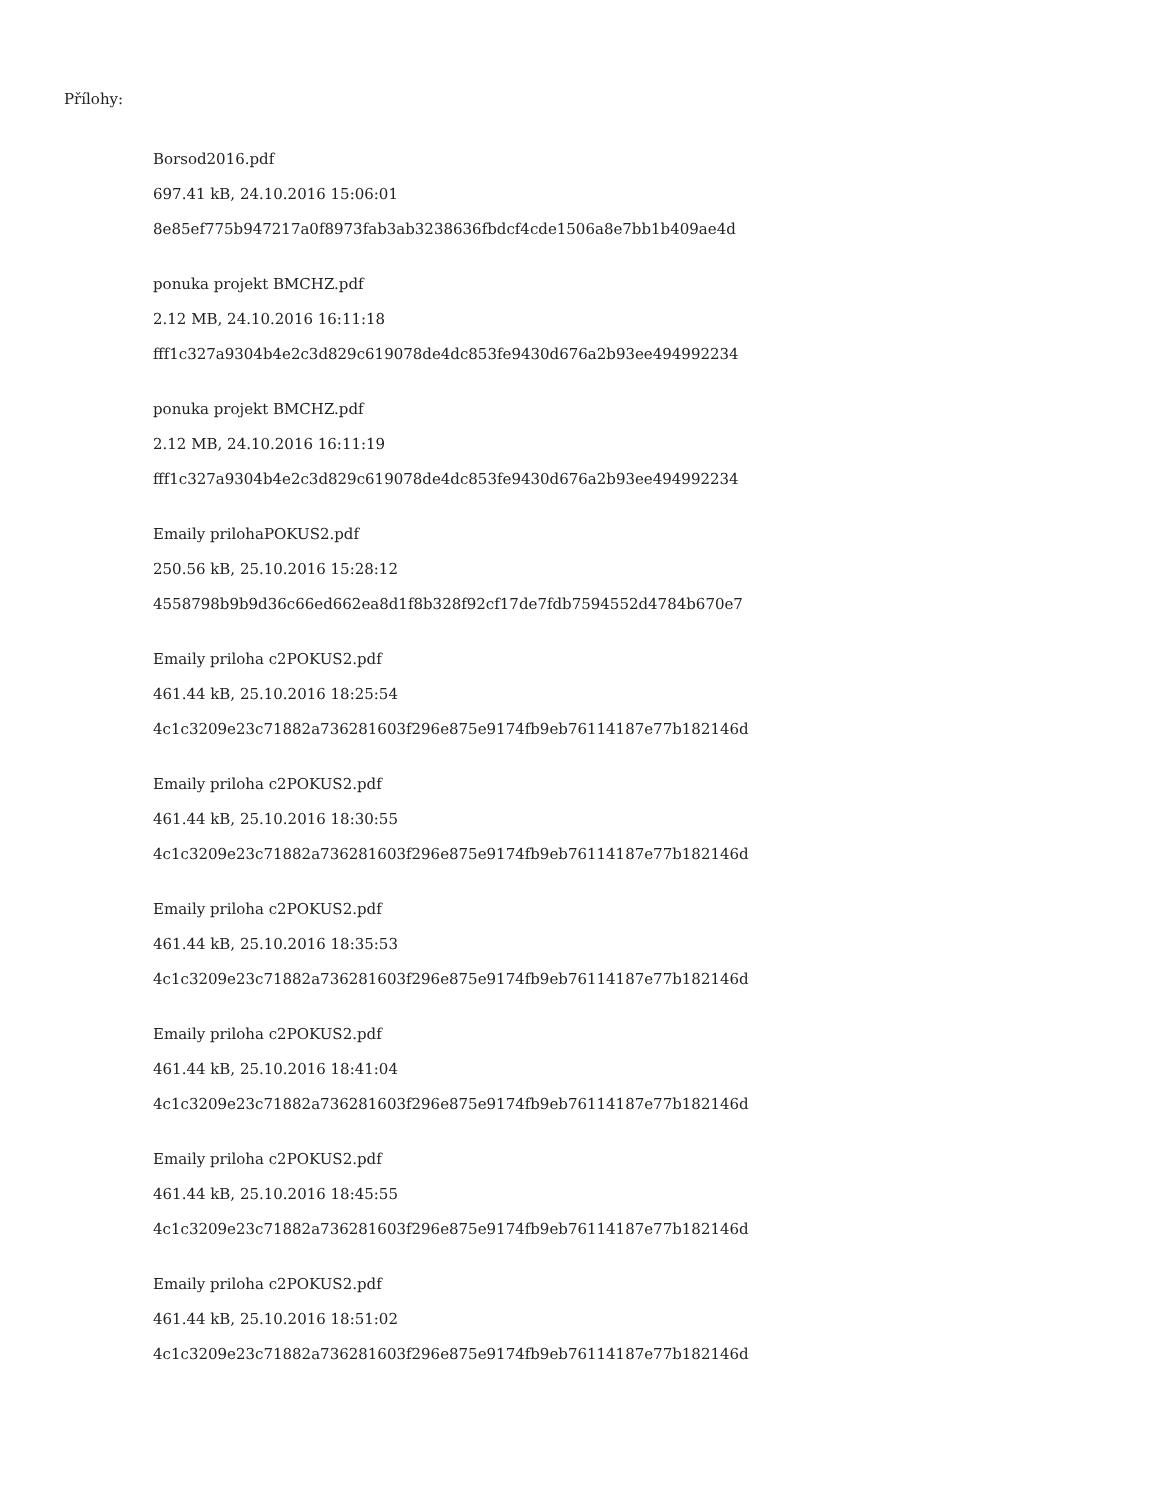Přílohy:
Borsod2016.pdf
697.41 kB, 24.10.2016 15:06:01
8e85ef775b947217a0f8973fab3ab3238636fbdcf4cde1506a8e7bb1b409ae4d
ponuka projekt BMCHZ.pdf
2.12 MB, 24.10.2016 16:11:18
fff1c327a9304b4e2c3d829c619078de4dc853fe9430d676a2b93ee494992234
ponuka projekt BMCHZ.pdf
2.12 MB, 24.10.2016 16:11:19
fff1c327a9304b4e2c3d829c619078de4dc853fe9430d676a2b93ee494992234
Emaily prilohaPOKUS2.pdf
250.56 kB, 25.10.2016 15:28:12
4558798b9b9d36c66ed662ea8d1f8b328f92cf17de7fdb7594552d4784b670e7
Emaily priloha c2POKUS2.pdf
461.44 kB, 25.10.2016 18:25:54
4c1c3209e23c71882a736281603f296e875e9174fb9eb76114187e77b182146d
Emaily priloha c2POKUS2.pdf
461.44 kB, 25.10.2016 18:30:55
4c1c3209e23c71882a736281603f296e875e9174fb9eb76114187e77b182146d
Emaily priloha c2POKUS2.pdf
461.44 kB, 25.10.2016 18:35:53
4c1c3209e23c71882a736281603f296e875e9174fb9eb76114187e77b182146d
Emaily priloha c2POKUS2.pdf
461.44 kB, 25.10.2016 18:41:04
4c1c3209e23c71882a736281603f296e875e9174fb9eb76114187e77b182146d
Emaily priloha c2POKUS2.pdf
461.44 kB, 25.10.2016 18:45:55
4c1c3209e23c71882a736281603f296e875e9174fb9eb76114187e77b182146d
Emaily priloha c2POKUS2.pdf
461.44 kB, 25.10.2016 18:51:02
4c1c3209e23c71882a736281603f296e875e9174fb9eb76114187e77b182146d